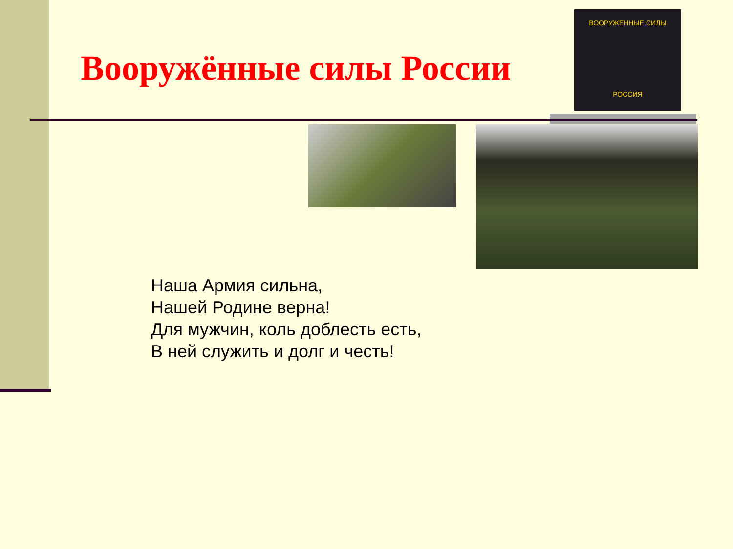Вооружённые силы России
ВООРУЖЕННЫЕ СИЛЫ
РОССИЯ
Наша Армия сильна,
Нашей Родине верна!
Для мужчин, коль доблесть есть,
В ней служить и долг и честь!